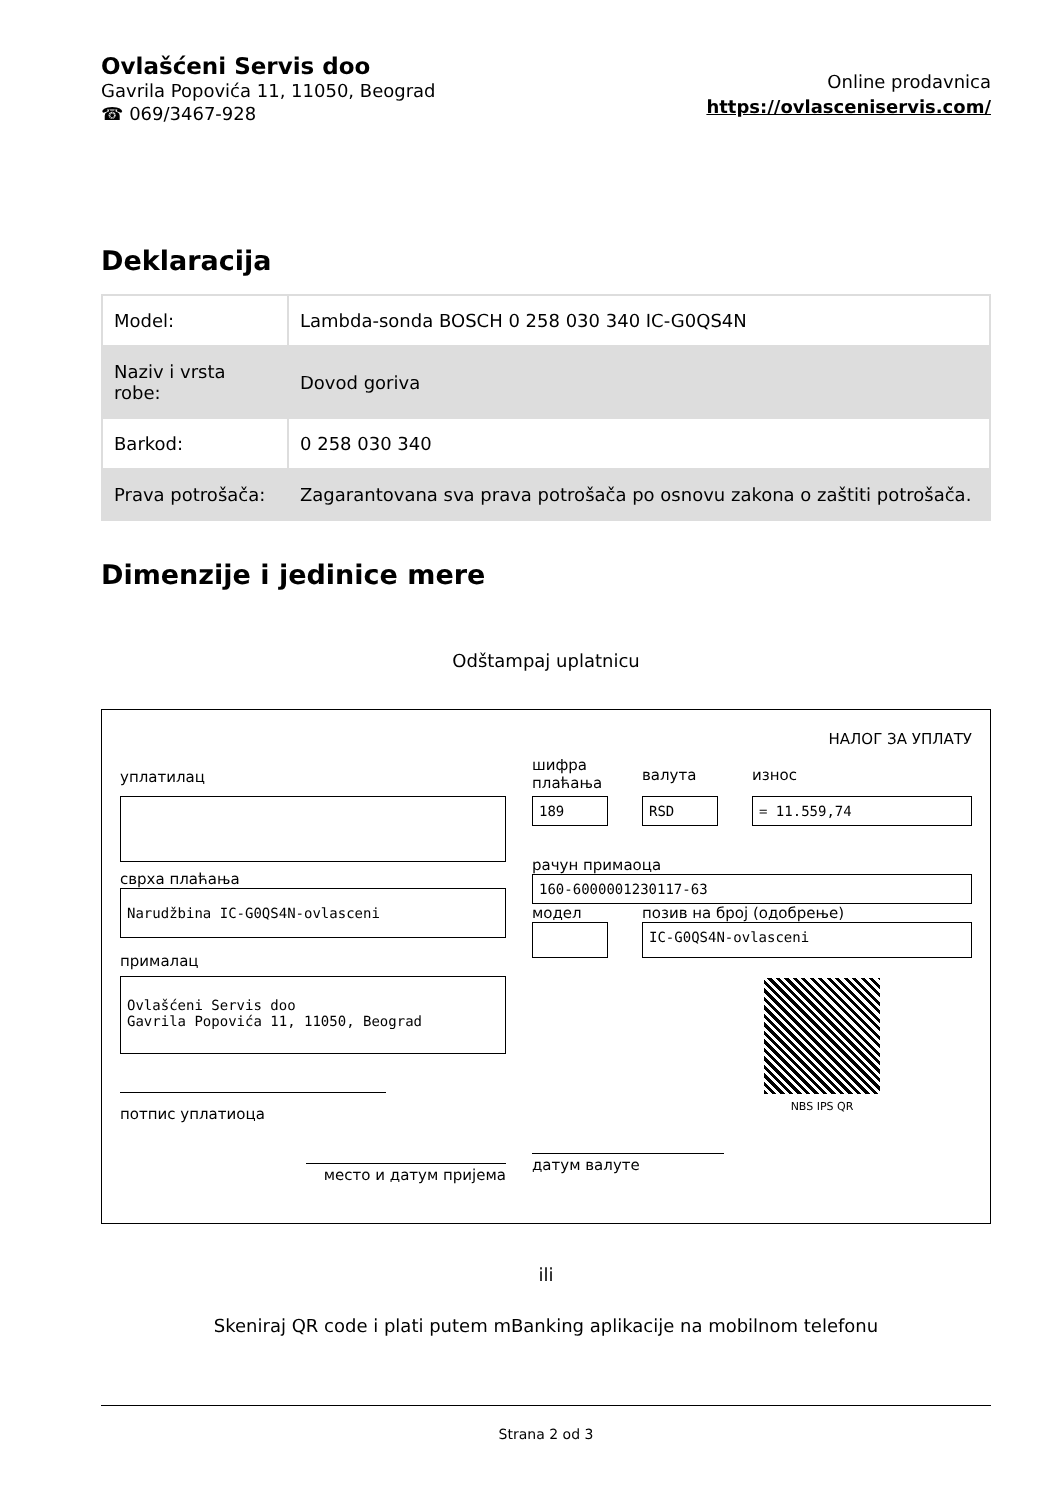Ovlašćeni Servis doo
Gavrila Popovića 11, 11050, Beograd
☎ 069/3467-928
Online prodavnica
https://ovlasceniservis.com/
Deklaracija
| Model: | Lambda-sonda BOSCH 0 258 030 340 IC-G0QS4N |
| Naziv i vrsta robe: | Dovod goriva |
| Barkod: | 0 258 030 340 |
| Prava potrošača: | Zagarantovana sva prava potrošača po osnovu zakona o zaštiti potrošača. |
Dimenzije i jedinice mere
Odštampaj uplatnicu
НАЛОГ ЗА УПЛАТУ
уплатилац
сврха плаћања
Narudžbina IC-G0QS4N-ovlasceni
прималац
Ovlašćeni Servis doo
Gavrila Popovića 11, 11050, Beograd
потпис уплатиоца
место и датум пријема
шифра плаћања
валута износ
189 RSD = 11.559,74
рачун примаоца
160-6000001230117-63
модел позив на број (одобрење)
IC-G0QS4N-ovlasceni
NBS IPS QR
датум валуте
ili
Skeniraj QR code i plati putem mBanking aplikacije na mobilnom telefonu
Strana 2 od 3